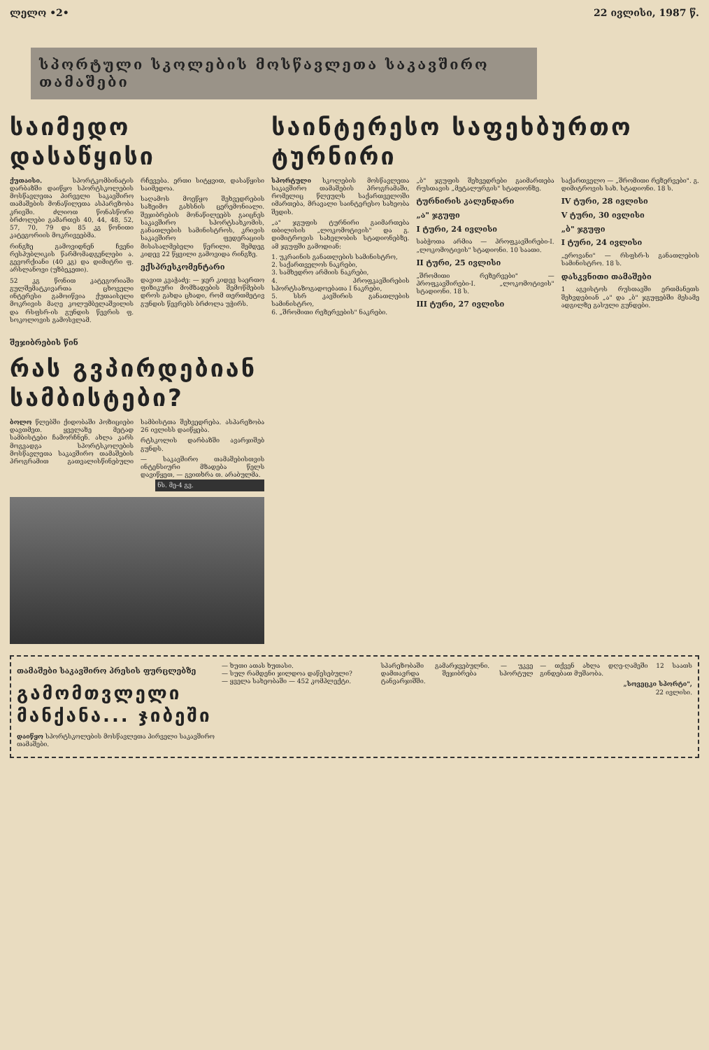ლელო •2• 22 ივლისი, 1987 წ.
სპორტული სკოლების მოსწავლეთა საკავშირო თამაშები
საიმედო დასაწყისი
ქუთაისი. სპორტკომბინატის დარბაზში დაიწყო სპორტსკოლების მოსწავლეთა პირველი საკავშირო თამაშების მონაწილეთა ასპარეზობა კრივში. ძლიოთ წონასწორი ბრძოლები გამართეს 40, 44, 48, 52, 57, 70, 79 და 85 კგ წონითი კატეგორიის მოკრივეებმა.
რინგზე გამოვიდნენ ჩვენი რესპუბლიკის წარმომადგენლები ა. გევორქიანი (40 კგ) და დიმიტრი ფ. არსლანოვი (უზბეკეთი).
52 კგ წონით კატეგორიაში გულშემატკივართა ცხოველი ინტერესი გამოიწვია ქუთაისელი მოკრივის მაღე კოლუმბელაშვილის და რსფსრ-ის გუნდის წევრის ფ. სოკოლოვის გამოსვლამ.
რჩევება. ერთი სიტყვით, დასაწყისი საიმედოა.
საღამოს მოეწყო შეხვედრების საზეიმო გახსნის ცერემონიალი. შეჯიბრების მონაწილეებს გაიცნეს საკავშირო სპორტსახკომის, განათლების სამინისტროს, კრივის საკავშირო ფედერაციის მისასალმებელი წერილი. შემდეგ კიდევ 22 წყვილი გამოვიდა რინგზე.
ექსპრესკომენტარი
დავით კვაჭაძე: — ჯერ კიდევ საერთო ფიზიკური მომზადების შემოწმების დროს გახდა ცხადი, რომ თერთმეტივ გუნდის წევრებს ბრძოლა უჭირს.
შეჯიბრების წინ
რას გვპირდებიან სამბისტები?
ბოლო წლებში ქიდობაში პოზიციები დავთმეთ. ყველაზე მეტად სამბისტები ჩამორჩნენ. ახლა კარს მოგვადგა სპორტსკოლების მოსწავლეთა საკავშირო თამაშების პროგრამით გათვალისწინებული სამბისტთა შეხვედრება. ასპარეზობა 26 ივლისს დაიწყება.
რტსკოლის დარბაზში ავარჯიშებ გუნდს.
— საკავშირო თამაშებისთვის ინტენსიური მზადება წელს დავიწყეთ, — გვითხრა თ. არაბულმა.
ნს. მე-4 გვ.
საინტერესო საფეხბურთო ტურნირი
სპორტული სკოლების მოსწავლეთა საკავშირო თამაშების პროგრამაში, რომელიც წლეულს საქართველოში იმართება, მრავალი საინტერესო სახეობა შედის.
„ა" ჯგუფის ტურნირი გაიმართება თბილისის „ლოკომოტივის" და გ. დიმიტროვის სახელობის სტადიონებზე. ამ ჯგუფში გამოდიან:
1. უკრაინის განათლების სამინისტრო,
2. საქართველოს ნაკრები,
3. სამხედრო არმიის ნაკრები,
4. პროფკავშირების სპორტსაზოგადოებათა I ნაკრები,
5. სსრ კავშირის განათლების სამინისტრო,
6. „შრომითი რეზერვების" ნაკრები.
„ბ" ჯგუფის შეხვედრები გაიმართება რუსთავის „მეტალურგის" სტადიონზე.
ტურნირის კალენდარი
„ა" ჯგუფი
I ტური, 24 ივლისი
საბჭოთა არმია — პროფკავშირები-I. „ლოკომოტივის" სტადიონი. 10 საათი.
II ტური, 25 ივლისი
„შრომითი რეზერვები" — პროფკავშირები-I. „ლოკომოტივის" სტადიონი. 18 ს.
III ტური, 27 ივლისი
საქართველო — „შრომითი რეზერვები". გ. დიმიტროვის სახ. სტადიონი. 18 ს.
IV ტური, 28 ივლისი
V ტური, 30 ივლისი
„ბ" ჯგუფი
I ტური, 24 ივლისი
„ეროვანი" — რსფსრ-ს განათლების სამინისტრო. 18 ს.
დასკვნითი თამაშები
1 აგვისტოს რუსთავში ერთმანეთს შეხვდებიან „ა" და „ბ" ჯგუფებში მესამე ადგილზე გასული გუნდები.
თამაშები საკავშირო პრესის ფურცლებზე
გამომთვლელი მანქანა... ჯიბეში
დაიწყო სპორტსკოლების მოსწავლეთა პირველი საკავშირო თამაშები.
— ხუთი ათას ხუთასი.
— სულ რამდენი ჯილდოა დაწესებული?
— ყველა სახეობაში — 452 კომპლექტი.
სპარეზობაში გამარჯვებულნი. — უკვე დამთავრდა შეჯიბრება სპორტულ ტანვარჯიშში.
— თქვენ ახლა დღე-ღამეში 12 საათს გინდებათ მუშაობა.
„სოვეცკი სპორტი",
22 ივლისი.